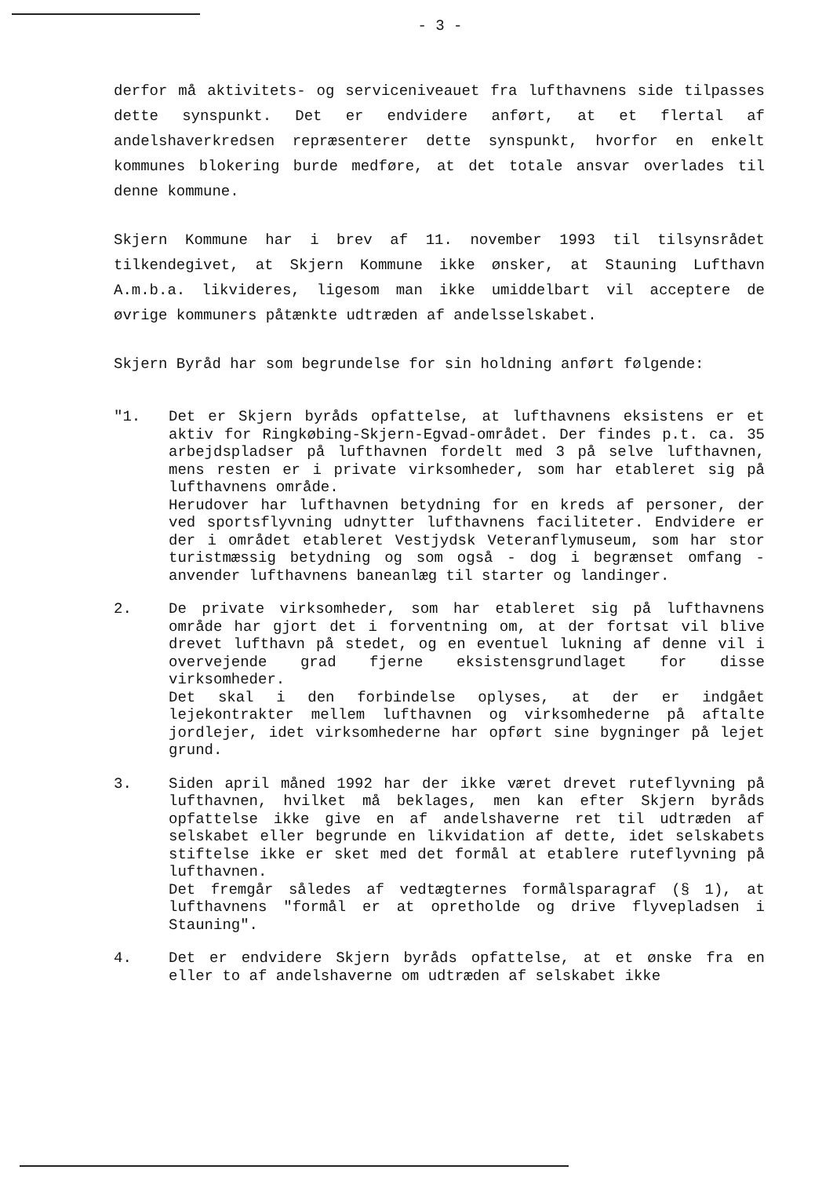- 3 -
derfor må aktivitets- og serviceniveauet fra lufthavnens side tilpasses dette synspunkt. Det er endvidere anført, at et flertal af andelshaverkredsen repræsenterer dette synspunkt, hvorfor en enkelt kommunes blokering burde medføre, at det totale ansvar overlades til denne kommune.
Skjern Kommune har i brev af 11. november 1993 til tilsynsrådet tilkendegivet, at Skjern Kommune ikke ønsker, at Stauning Lufthavn A.m.b.a. likvideres, ligesom man ikke umiddelbart vil acceptere de øvrige kommuners påtænkte udtræden af andelsselskabet.
Skjern Byråd har som begrundelse for sin holdning anført følgende:
"1. Det er Skjern byråds opfattelse, at lufthavnens eksistens er et aktiv for Ringkøbing-Skjern-Egvad-området. Der findes p.t. ca. 35 arbejdspladser på lufthavnen fordelt med 3 på selve lufthavnen, mens resten er i private virksomheder, som har etableret sig på lufthavnens område.
Herudover har lufthavnen betydning for en kreds af personer, der ved sportsflyvning udnytter lufthavnens faciliteter. Endvidere er der i området etableret Vestjydsk Veteranflymuseum, som har stor turistmæssig betydning og som også - dog i begrænset omfang - anvender lufthavnens baneanlæg til starter og landinger.
2. De private virksomheder, som har etableret sig på lufthavnens område har gjort det i forventning om, at der fortsat vil blive drevet lufthavn på stedet, og en eventuel lukning af denne vil i overvejende grad fjerne eksistensgrundlaget for disse virksomheder.
Det skal i den forbindelse oplyses, at der er indgået lejekontrakter mellem lufthavnen og virksomhederne på aftalte jordlejer, idet virksomhederne har opført sine bygninger på lejet grund.
3. Siden april måned 1992 har der ikke været drevet ruteflyvning på lufthavnen, hvilket må beklages, men kan efter Skjern byråds opfattelse ikke give en af andelshaverne ret til udtræden af selskabet eller begrunde en likvidation af dette, idet selskabets stiftelse ikke er sket med det formål at etablere ruteflyvning på lufthavnen.
Det fremgår således af vedtægternes formålsparagraf (§ 1), at lufthavnens "formål er at opretholde og drive flyvepladsen i Stauning".
4. Det er endvidere Skjern byråds opfattelse, at et ønske fra en eller to af andelshaverne om udtræden af selskabet ikke